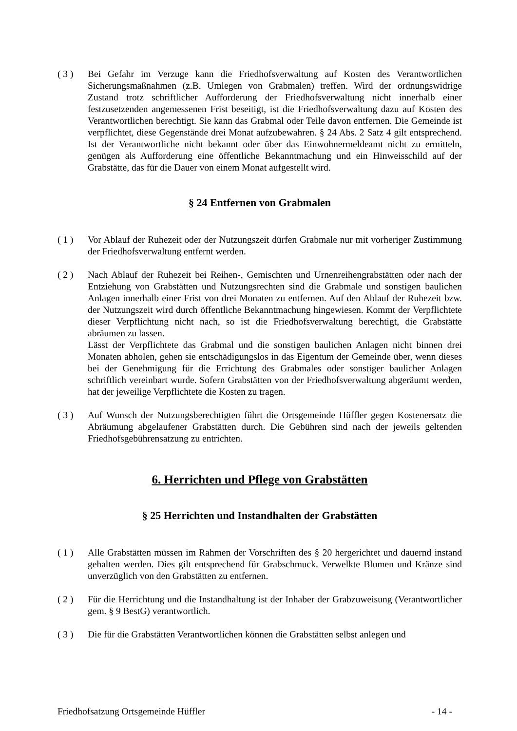( 3 ) Bei Gefahr im Verzuge kann die Friedhofsverwaltung auf Kosten des Verantwortlichen Sicherungsmaßnahmen (z.B. Umlegen von Grabmalen) treffen. Wird der ordnungswidrige Zustand trotz schriftlicher Aufforderung der Friedhofsverwaltung nicht innerhalb einer festzusetzenden angemessenen Frist beseitigt, ist die Friedhofsverwaltung dazu auf Kosten des Verantwortlichen berechtigt. Sie kann das Grabmal oder Teile davon entfernen. Die Gemeinde ist verpflichtet, diese Gegenstände drei Monat aufzubewahren. § 24 Abs. 2 Satz 4 gilt entsprechend. Ist der Verantwortliche nicht bekannt oder über das Einwohnermeldeamt nicht zu ermitteln, genügen als Aufforderung eine öffentliche Bekanntmachung und ein Hinweisschild auf der Grabstätte, das für die Dauer von einem Monat aufgestellt wird.
§ 24 Entfernen von Grabmalen
( 1 ) Vor Ablauf der Ruhezeit oder der Nutzungszeit dürfen Grabmale nur mit vorheriger Zustimmung der Friedhofsverwaltung entfernt werden.
( 2 ) Nach Ablauf der Ruhezeit bei Reihen-, Gemischten und Urnenreihengrabstätten oder nach der Entziehung von Grabstätten und Nutzungsrechten sind die Grabmale und sonstigen baulichen Anlagen innerhalb einer Frist von drei Monaten zu entfernen. Auf den Ablauf der Ruhezeit bzw. der Nutzungszeit wird durch öffentliche Bekanntmachung hingewiesen. Kommt der Verpflichtete dieser Verpflichtung nicht nach, so ist die Friedhofsverwaltung berechtigt, die Grabstätte abräumen zu lassen.
Lässt der Verpflichtete das Grabmal und die sonstigen baulichen Anlagen nicht binnen drei Monaten abholen, gehen sie entschädigungslos in das Eigentum der Gemeinde über, wenn dieses bei der Genehmigung für die Errichtung des Grabmales oder sonstiger baulicher Anlagen schriftlich vereinbart wurde. Sofern Grabstätten von der Friedhofsverwaltung abgeräumt werden, hat der jeweilige Verpflichtete die Kosten zu tragen.
( 3 ) Auf Wunsch der Nutzungsberechtigten führt die Ortsgemeinde Hüffler gegen Kostenersatz die Abräumung abgelaufener Grabstätten durch. Die Gebühren sind nach der jeweils geltenden Friedhofsgebührensatzung zu entrichten.
6. Herrichten und Pflege von Grabstätten
§ 25 Herrichten und Instandhalten der Grabstätten
( 1 ) Alle Grabstätten müssen im Rahmen der Vorschriften des § 20 hergerichtet und dauernd instand gehalten werden. Dies gilt entsprechend für Grabschmuck. Verwelkte Blumen und Kränze sind unverzüglich von den Grabstätten zu entfernen.
( 2 ) Für die Herrichtung und die Instandhaltung ist der Inhaber der Grabzuweisung (Verantwortlicher gem. § 9 BestG) verantwortlich.
( 3 ) Die für die Grabstätten Verantwortlichen können die Grabstätten selbst anlegen und
Friedhofsatzung Ortsgemeinde Hüffler - 14 -